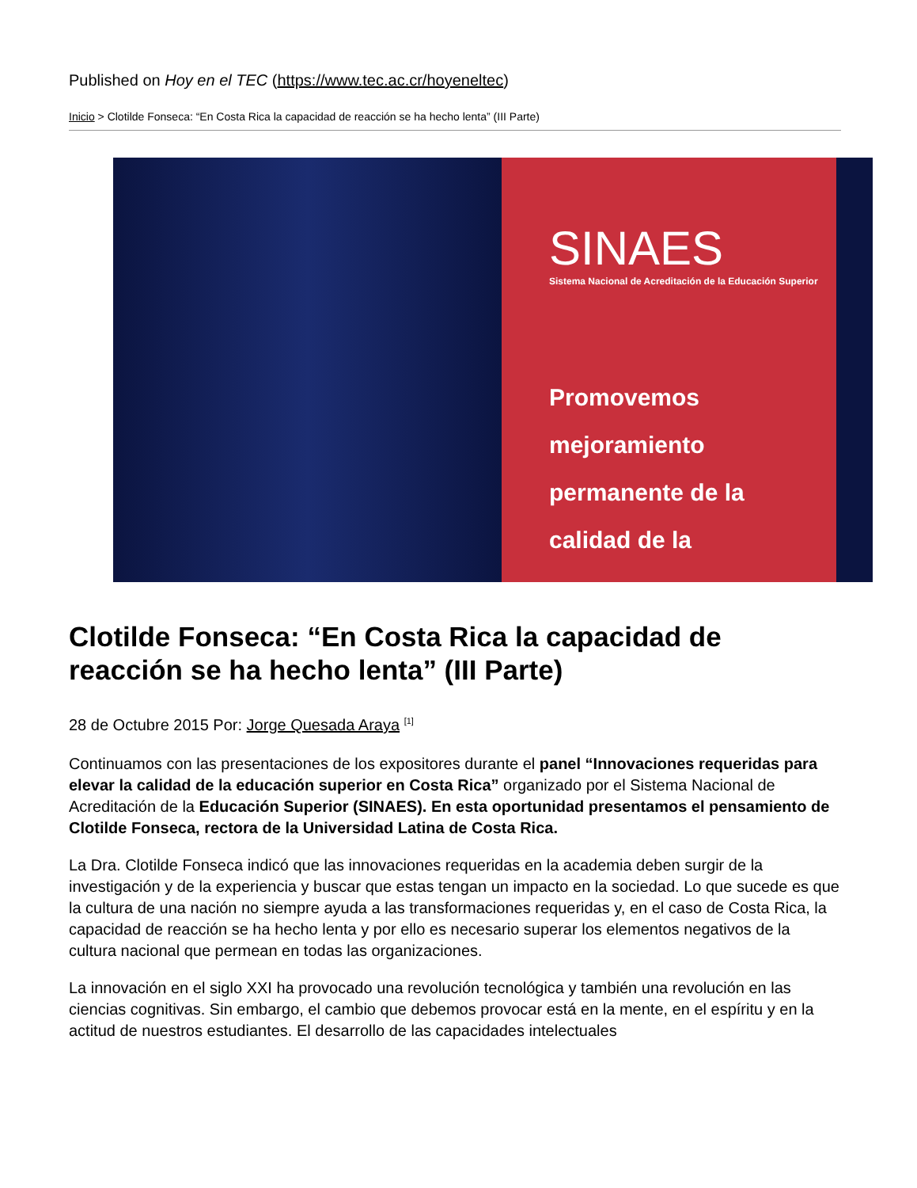Published on Hoy en el TEC (https://www.tec.ac.cr/hoyeneltec)
Inicio > Clotilde Fonseca: “En Costa Rica la capacidad de reacción se ha hecho lenta” (III Parte)
SINAES
Sistema Nacional de Acreditación de la Educación Superior
Promovemos mejoramiento permanente de la calidad de la
Clotilde Fonseca: “En Costa Rica la capacidad de reacción se ha hecho lenta” (III Parte)
28 de Octubre 2015 Por: Jorge Quesada Araya <sup>[1]</sup>
Continuamos con las presentaciones de los expositores durante el panel “Innovaciones requeridas para elevar la calidad de la educación superior en Costa Rica” organizado por el Sistema Nacional de Acreditación de la Educación Superior (SINAES). En esta oportunidad presentamos el pensamiento de Clotilde Fonseca, rectora de la Universidad Latina de Costa Rica.
La Dra. Clotilde Fonseca indicó que las innovaciones requeridas en la academia deben surgir de la investigación y de la experiencia y buscar que estas tengan un impacto en la sociedad. Lo que sucede es que la cultura de una nación no siempre ayuda a las transformaciones requeridas y, en el caso de Costa Rica, la capacidad de reacción se ha hecho lenta y por ello es necesario superar los elementos negativos de la cultura nacional que permean en todas las organizaciones.
La innovación en el siglo XXI ha provocado una revolución tecnológica y también una revolución en las ciencias cognitivas. Sin embargo, el cambio que debemos provocar está en la mente, en el espíritu y en la actitud de nuestros estudiantes. El desarrollo de las capacidades intelectuales